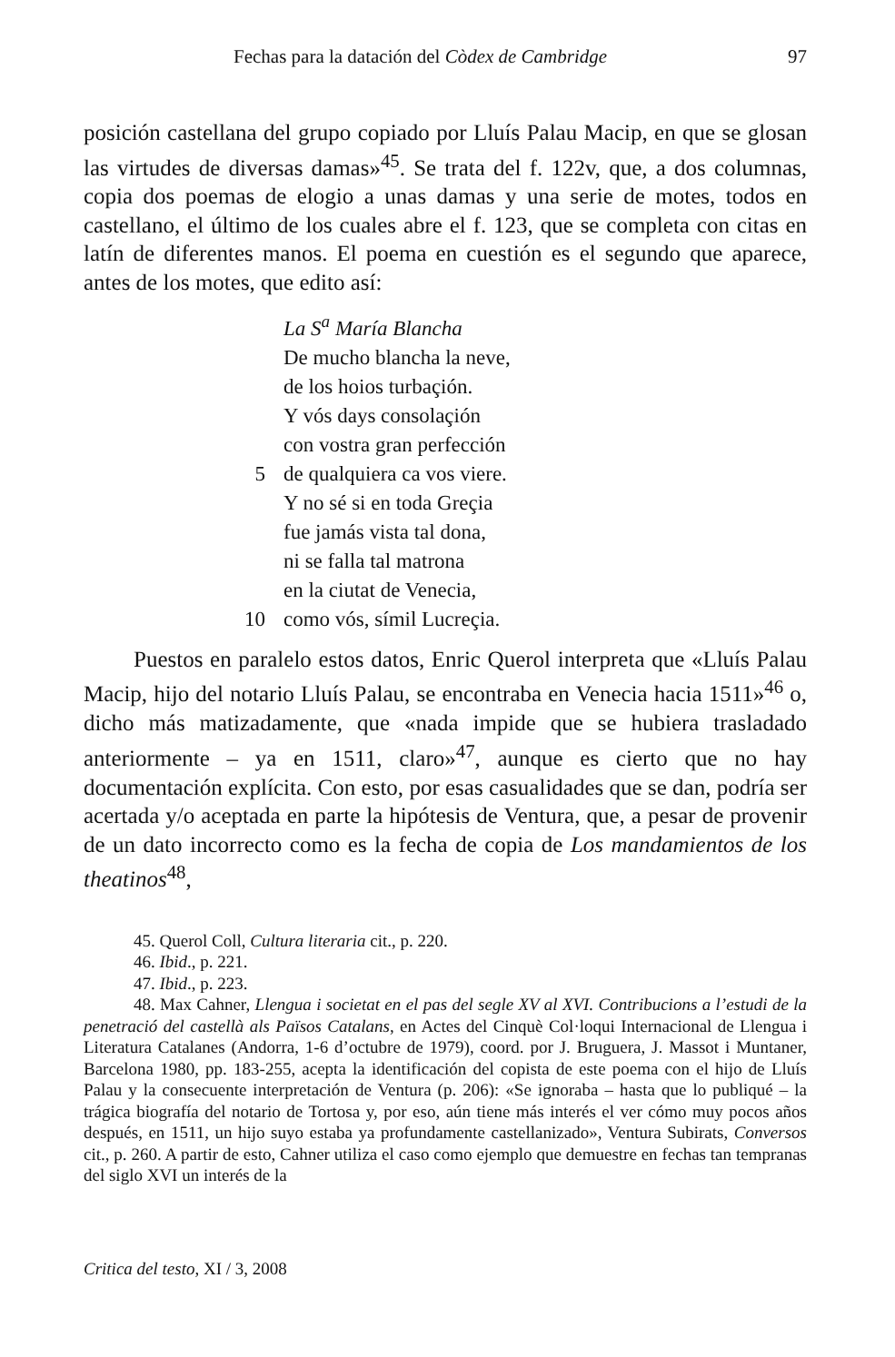Fechas para la datación del Còdex de Cambridge 97
posición castellana del grupo copiado por Lluís Palau Macip, en que se glosan las virtudes de diversas damas»<sup>45</sup>. Se trata del f. 122v, que, a dos columnas, copia dos poemas de elogio a unas damas y una serie de motes, todos en castellano, el último de los cuales abre el f. 123, que se completa con citas en latín de diferentes manos. El poema en cuestión es el segundo que aparece, antes de los motes, que edito así:
La S<sup>a</sup> María Blancha
De mucho blancha la neve,
de los hoios turbaçión.
Y vós days consolaçión
con vostra gran perfección
5 de qualquiera ca vos viere.
Y no sé si en toda Greçia
fue jamás vista tal dona,
ni se falla tal matrona
en la ciutat de Venecia,
10 como vós, símil Lucreçia.
Puestos en paralelo estos datos, Enric Querol interpreta que «Lluís Palau Macip, hijo del notario Lluís Palau, se encontraba en Venecia hacia 1511»<sup>46</sup> o, dicho más matizadamente, que «nada impide que se hubiera trasladado anteriormente – ya en 1511, claro»<sup>47</sup>, aunque es cierto que no hay documentación explícita. Con esto, por esas casualidades que se dan, podría ser acertada y/o aceptada en parte la hipótesis de Ventura, que, a pesar de provenir de un dato incorrecto como es la fecha de copia de Los mandamientos de los theatinos<sup>48</sup>,
45. Querol Coll, Cultura literaria cit., p. 220.
46. Ibid., p. 221.
47. Ibid., p. 223.
48. Max Cahner, Llengua i societat en el pas del segle XV al XVI. Contribucions a l’estudi de la penetració del castellà als Països Catalans, en Actes del Cinquè Col·loqui Internacional de Llengua i Literatura Catalanes (Andorra, 1-6 d’octubre de 1979), coord. por J. Bruguera, J. Massot i Muntaner, Barcelona 1980, pp. 183-255, acepta la identificación del copista de este poema con el hijo de Lluís Palau y la consecuente interpretación de Ventura (p. 206): «Se ignoraba – hasta que lo publiqué – la trágica biografía del notario de Tortosa y, por eso, aún tiene más interés el ver cómo muy pocos años después, en 1511, un hijo suyo estaba ya profundamente castellanizado», Ventura Subirats, Conversos cit., p. 260. A partir de esto, Cahner utiliza el caso como ejemplo que demuestre en fechas tan tempranas del siglo XVI un interés de la
Critica del testo, XI / 3, 2008